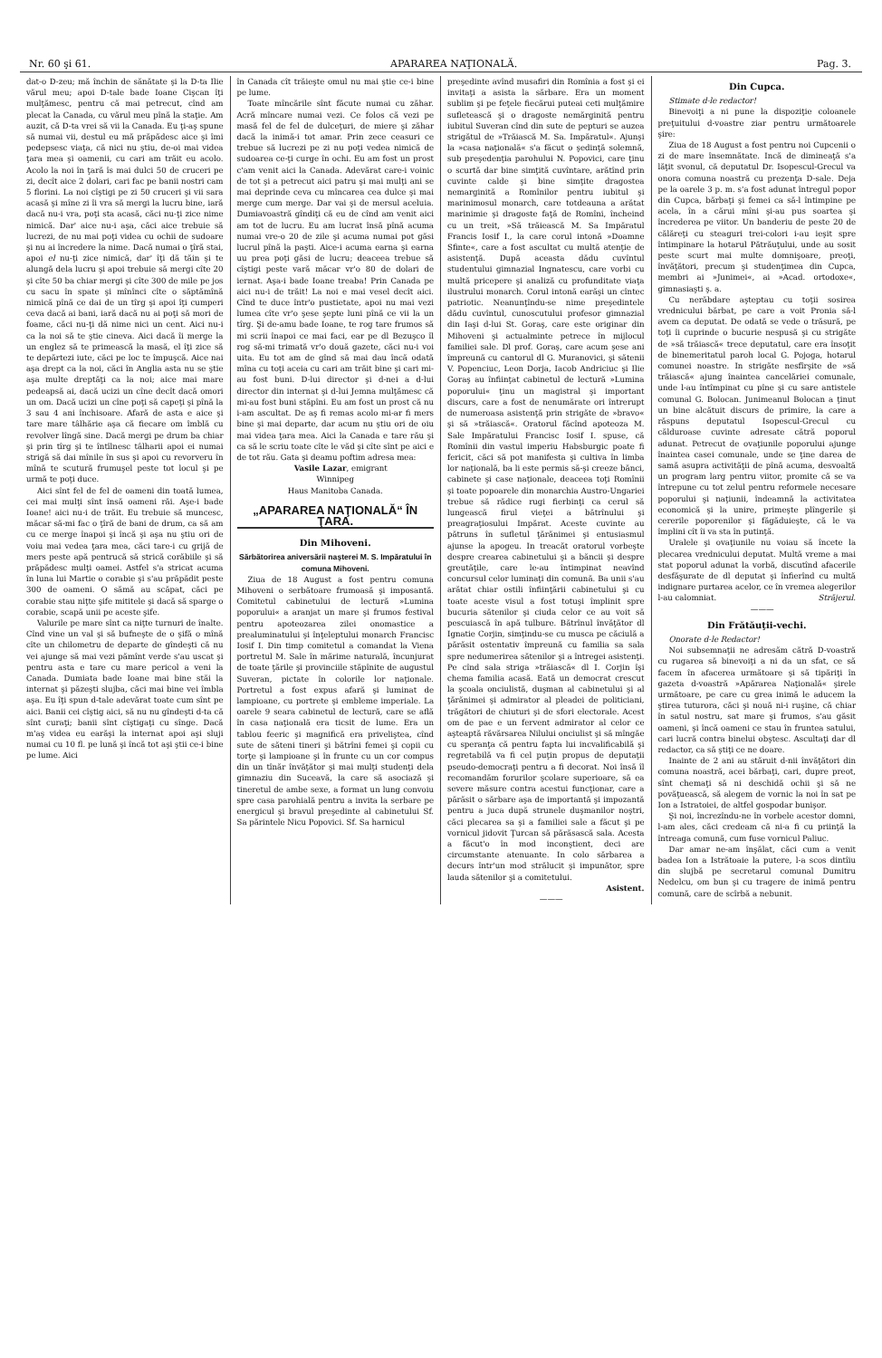Nr. 60 şi 61. APARAREA NAŢIONALĂ. Pag. 3.
dat-o D-zeu; mă închin de sănătate şi la D-ta Ilie vărul meu; apoi D-tale bade Ioane Cişcan îţi mulţămesc, pentru că mai petrecut, cînd am plecat la Canada, cu vărul meu pînă la staţie. Am auzit, că D-ta vrei să vii la Canada. Eu ţi-aş spune să numai vii, destul eu mă prăpădesc aice şi îmi pedepsesc viaţa, că nici nu ştiu, de-oi mai videa ţara mea şi oamenii, cu cari am trăit eu acolo. Acolo la noi în ţară îs mai dulci 50 de cruceri pe zi, decît aice 2 dolari, cari fac pe banii nostri cam 5 florini. La noi cîştigi pe zi 50 cruceri şi vii sara acasă şi mîne zi îi vra să mergi la lucru bine, iară dacă nu-i vra, poţi sta acasă, căci nu-ţi zice nime nimică. Dar' aice nu-i aşa, căci aice trebuie să lucrezi, de nu mai poţi videa cu ochii de sudoare şi nu ai încredere la nime. Dacă numai o ţîră stai, apoi el nu-ţi zice nimică, dar' îţi dă tăin şi te alungă dela lucru şi apoi trebuie să mergi cîte 20 şi cîte 50 ba chiar mergi şi cîte 300 de mile pe jos cu sacu în spate şi mînînci cîte o săptămînă nimică pînă ce dai de un tîrg şi apoi îţi cumperi ceva dacă ai bani, iară dacă nu ai poţi să mori de foame, căci nu-ţi dă nime nici un cent. Aici nu-i ca la noi să te ştie cineva. Aici dacă îi merge la un englez să te primească la masă, el îţi zice să te depărtezi iute, căci pe loc te împuşcă. Aice nai aşa drept ca la noi, căci în Anglia asta nu se ştie aşa multe dreptăţi ca la noi; aice mai mare pedeapsă ai, dacă ucizi un cîne decît dacă omori un om. Dacă ucizi un cîne poţi să capeţi şi pînă la 3 sau 4 ani închisoare. Afară de asta e aice şi tare mare tâlhărie aşa că fiecare om îmblă cu revolver lîngă sine. Dacă mergi pe drum ba chiar şi prin tîrg şi te întîlnesc tâlharii apoi ei numai strigă să dai mînile în sus şi apoi cu revorveru în mînă te scutură frumuşel peste tot locul şi pe urmă te poţi duce.
Aici sînt fel de fel de oameni din toată lumea, cei mai mulţi sînt însă oameni răi. Aşe-i bade Ioane! aici nu-i de trăit. Eu trebuie să muncesc, măcar să-mi fac o ţîră de bani de drum, ca să am cu ce merge înapoi şi încă şi aşa nu ştiu ori de voiu mai vedea ţara mea, căci tare-i cu grijă de mers peste apă pentrucă să strică corăbiile şi să prăpădesc mulţi oamei. Astfel s'a stricat acuma în luna lui Martie o corabie şi s'au prăpădit peste 300 de oameni. O sămă au scăpat, căci pe corabie stau niţte şife mititele şi dacă să sparge o corabie, scapă unii pe aceste şife.
Valurile pe mare sînt ca niţte turnuri de înalte. Cînd vine un val şi să bufneşte de o şifă o mînă cîte un chilometru de departe de gîndeşti că nu vei ajunge să mai vezi pămînt verde s'au uscat şi pentru asta e tare cu mare pericol a veni la Canada. Dumiata bade Ioane mai bine stăi la internat şi păzeşti slujba, căci mai bine vei îmbla aşa. Eu îţi spun d-tale adevărat toate cum sînt pe aici. Banii cei cîştig aici, să nu nu gîndeşti d-ta că sînt curaţi; banii sînt cîştigaţi cu sînge. Dacă m'aş videa eu earăşi la internat apoi aşi sluji numai cu 10 fl. pe lună şi încă tot aşi ştii ce-i bine pe lume. Aici
în Canada cît trăieşte omul nu mai ştie ce-i bine pe lume.
Toate mîncările sînt făcute numai cu zăhar. Acră mîncare numai vezi. Ce folos că vezi pe masă fel de fel de dulceţuri, de miere şi zăhar dacă la inimă-i tot amar. Prin zece ceasuri ce trebue să lucrezi pe zi nu poţi vedea nimică de sudoarea ce-ţi curge în ochi. Eu am fost un prost c'am venit aici la Canada. Adevărat care-i voinic de tot şi a petrecut aici patru şi mai mulţi ani se mai deprinde ceva cu mîncarea cea dulce şi mai merge cum merge. Dar vai şi de mersul aceluia. Dumiavoastră gîndiţi că eu de cînd am venit aici am tot de lucru. Eu am lucrat însă pînă acuma numai vre-o 20 de zile şi acuma numai pot găsi lucrul pînă la paşti. Aice-i acuma earna şi earna uu prea poţi găsi de lucru; deaceea trebue să cîştigi peste vară măcar vr'o 80 de dolari de iernat. Aşa-i bade Ioane treaba! Prin Canada pe aici nu-i de trăit! La noi e mai vesel decît aici. Cînd te duce într'o pustietate, apoi nu mai vezi lumea cîte vr'o şese şepte luni pînă ce vii la un tîrg. Şi de-amu bade Ioane, te rog tare frumos să mi scrii înapoi ce mai faci, ear pe dl Bezuşco îl rog să-mi trimată vr'o două gazete, căci nu-i voi uita. Eu tot am de gînd să mai dau încă odată mîna cu toţi aceia cu cari am trăit bine şi cari mi-au fost buni. D-lui director şi d-nei a d-lui director din internat şi d-lui Jemna mulţămesc că mi-au fost buni stăpîni. Eu am fost un prost că nu i-am ascultat. De aş fi remas acolo mi-ar fi mers bine şi mai departe, dar acum nu ştiu ori de oiu mai videa ţara mea. Aici la Canada e tare rău şi ca să le scriu toate cîte le văd şi cîte sînt pe aici e de tot rău. Gata şi deamu poftim adresa mea:
Vasile Lazar, emigrant
Winnipeg
Haus Manitoba Canada.
„APARAREA NAŢIONALĂ“ ÎN ŢARA.
Din Mihoveni.
Sărbătorirea aniversării naşterei M. S. Impăratului în comuna Mihoveni.
Ziua de 18 August a fost pentru comuna Mihoveni o serbătoare frumoasă şi imposantă. Comitetul cabinetului de lectură »Lumina poporului« a aranjat un mare şi frumos festival pentru apoteozarea zilei onomastice a prealuminatului şi înţeleptului monarch Francisc Iosif I. Din timp comitetul a comandat la Viena portretul M. Sale în mărime naturală, încunjurat de toate ţările şi provinciile stăpînite de augustul Suveran, pictate în colorile lor naţionale. Portretul a fost expus afară şi luminat de lampioane, cu portrete şi embleme imperiale. La oarele 9 seara cabinetul de lectură, care se află în casa naţională era ticsit de lume. Era un tablou feeric şi magnifică era priveliştea, cînd sute de săteni tineri şi bătrîni femei şi copii cu torţe şi lampioane şi în frunte cu un cor compus din un tînăr învăţător şi mai mulţi studenţi dela gimnaziu din Suceavă, la care să asociază şi tineretul de ambe sexe, a format un lung convoiu spre casa parohială pentru a invita la serbare pe energicul şi bravul preşedinte al cabinetului Sf. Sa părintele Nicu Popovici. Sf. Sa harnicul
preşedinte avînd musafiri din Romînia a fost şi ei invitaţi a asista la sărbare. Era un moment sublim şi pe feţele fiecărui puteai ceti mulţămire sufletească şi o dragoste nemărginită pentru iubitul Suveran cînd din sute de pepturi se auzea strigătul de »Trăiască M. Sa. Impăratul«. Ajunşi la »casa naţională« s'a făcut o şedinţă solemnă, sub preşedenţia parohului N. Popovici, care ţinu o scurtă dar bine simţită cuvîntare, arătînd prin cuvinte calde şi bine simţite dragostea nemarginită a Romînilor pentru iubitul şi marinimosul monarch, care totdeauna a arătat marinimie şi dragoste faţă de Romîni, încheind cu un treit, »Să trăiească M. Sa Impăratul Francis Iosif I., la care corul intonă »Doamne Sfinte«, care a fost ascultat cu multă atenţie de asistenţă. După aceasta dădu cuvîntul studentului gimnazial Ingnatescu, care vorbi cu multă pricepere şi analiză cu profunditate viaţa ilustrului monarch. Corul intonă earăşi un cîntec patriotic. Neanunţîndu-se nime preşedintele dădu cuvîntul, cunoscutului profesor gimnazial din Iaşi d-lui St. Goraş, care este originar din Mihoveni şi actualminte petrece în mijlocul familiei sale. Dl prof. Goraş, care acum şese ani împreună cu cantorul dl G. Muranovici, şi sătenii V. Popenciuc, Leon Dorja, Iacob Andriciuc şi Ilie Goraş au înfiinţat cabinetul de lectură »Lumina poporului« ţinu un magistral şi important discurs, care a fost de nenumărate ori întrerupt de numeroasa asistenţă prin strigăte de »bravo« şi să »trăiască«. Oratorul făcînd apoteoza M. Sale Impăratului Francisc Iosif I. spuse, că Romînii din vastul imperiu Habsburgic poate fi fericit, căci să pot manifesta şi cultiva în limba lor naţională, ba li este permis să-şi creeze bănci, cabinete şi case naţionale, deaceea toţi Romînii şi toate popoarele din monarchia Austro-Ungariei trebue să rădice rugi fierbinţi ca cerul să lungească firul vieţei a bătrînului şi preagraţiosului Impărat. Aceste cuvinte au pătruns în sufletul ţărănimei şi entusiasmul ajunse la apogeu. In treacăt oratorul vorbeşte despre crearea cabinetului şi a băncii şi despre greutăţile, care le-au întimpinat neavînd concursul celor luminaţi din comună. Ba unii s'au arătat chiar ostili înfiinţării cabinetului şi cu toate aceste visul a fost totuşi împlinit spre bucuria sătenilor şi ciuda celor ce au voit să pescuiască în apă tulbure. Bătrînul învăţător dl Ignatie Corjin, simţindu-se cu musca pe căciulă a părăsit ostentativ împreună cu familia sa sala spre nedumerirea sătenilor şi a întregei asistenţi. Pe cînd sala striga »trăiască« dl I. Corjin îşi chema familia acasă. Eată un democrat crescut la şcoala onciulistă, duşman al cabinetului şi al ţărănimei şi admirator al pleadei de politiciani, trăgători de chiuturi şi de sfori electorale. Acest om de pae e un fervent admirator al celor ce aşteaptă răvărsarea Nilului onciulist şi să mîngăe cu speranţa că pentru fapta lui incvalificabilă şi regretabilă va fi cel puţin propus de deputaţii pseudo-democraţi pentru a fi decorat. Noi însă îl recomandăm forurilor şcolare superioare, să ea severe măsure contra acestui funcţionar, care a părăsit o sărbare aşa de importantă şi impozantă pentru a juca după strunele duşmanilor noştri, căci plecarea sa şi a familiei sale a făcut şi pe vornicul jidovit Ţurcan să părăsască sala. Acesta a făcut'o în mod inconştient, deci are circumstante atenuante. In colo sărbarea a decurs într'un mod strălucit şi impunător, spre lauda sătenilor şi a comitetului.
Asistent.
———
Din Cupca.
Stimate d-le redactor!
Binevoiţi a ni pune la dispoziţie coloanele preţuitului d-voastre ziar pentru următoarele şire:
Ziua de 18 August a fost pentru noi Cupcenii o zi de mare însemnătate. Incă de dimineaţă s'a lăţit svonul, că deputatul Dr. Isopescul-Grecul va onora comuna noastră cu prezenţa D-sale. Deja pe la oarele 3 p. m. s'a fost adunat întregul popor din Cupca, bărbaţi şi femei ca să-l întimpine pe acela, în a cărui mîni şi-au pus soartea şi încrederea pe viitor. Un banderiu de peste 20 de călăreţi cu steaguri trei-colori i-au ieşit spre întimpinare la hotarul Pătrăuţului, unde au sosit peste scurt mai multe domnişoare, preoţi, învăţători, precum şi studenţimea din Cupca, membri ai »Junimei«, ai »Acad. ortodoxe«, gimnasiaşti ş. a.
Cu nerăbdare aşteptau cu toţii sosirea vrednicului bărbat, pe care a voit Pronia să-l avem ca deputat. De odată se vede o trăsură, pe toţi îi cuprinde o bucurie nespusă şi cu strigăte de »să trăiască« trece deputatul, care era însoţit de binemeritatul paroh local G. Pojoga, hotarul comunei noastre. In strigăte nesfîrşite de »să trăiască« ajung înaintea cancelăriei comunale, unde l-au întîmpinat cu pîne şi cu sare antistele comunal G. Bolocan. Junimeanul Bolocan a ţinut un bine alcătuit discurs de primire, la care a răspuns deputatul Isopescul-Grecul cu călduroase cuvinte adresate cătră poporul adunat. Petrecut de ovaţiunile poporului ajunge înaintea casei comunale, unde se ţine darea de samă asupra activităţii de pînă acuma, desvoaltă un program larg pentru viitor, promite că se va întrepune cu tot zelul pentru reformele necesare poporului şi naţiunii, îndeamnă la activitatea economică şi la unire, primeşte plîngerile şi cererile poporenilor şi făgăduieşte, că le va împlini cît îi va sta în putinţă.
Uralele şi ovaţiunile nu voiau să încete la plecarea vrednicului deputat. Multă vreme a mai stat poporul adunat la vorbă, discutînd afacerile desfăşurate de dl deputat şi înfierînd cu multă indignare purtarea acelor, ce în vremea alegerilor l-au calomniat. Străjerul.
———
Din Frătăuţii-vechi.
Onorate d-le Redactor!
Noi subsemnaţii ne adresăm cătră D-voastră cu rugarea să binevoiţi a ni da un sfat, ce să facem în afacerea următoare şi să tipăriţi în gazeta d-voastră »Apărarea Naţională« şirele următoare, pe care cu grea inimă le aducem la ştirea tuturora, căci şi nouă ni-i ruşine, că chiar în satul nostru, sat mare şi frumos, s'au găsit oameni, şi încă oameni ce stau în fruntea satului, cari lucră contra binelui obştesc. Ascultaţi dar dl redactor, ca să ştiţi ce ne doare.
Inainte de 2 ani au stăruit d-nii învăţători din comuna noastră, acei bărbaţi, cari, dupre preot, sînt chemaţi să ni deschidă ochii şi să ne povăţuească, să alegem de vornic la noi în sat pe Ion a Istratoiei, de altfel gospodar bunişor.
Şi noi, încrezîndu-ne în vorbele acestor domni, l-am ales, căci credeam că ni-a fi cu priinţă la întreaga comună, cum fuse vornicul Paliuc.
Dar amar ne-am înşălat, căci cum a venit badea Ion a Istrătoaie la putere, l-a scos dintîiu din slujbă pe secretarul comunal Dumitru Nedelcu, om bun şi cu tragere de inimă pentru comună, care de scîrbă a nebunit.